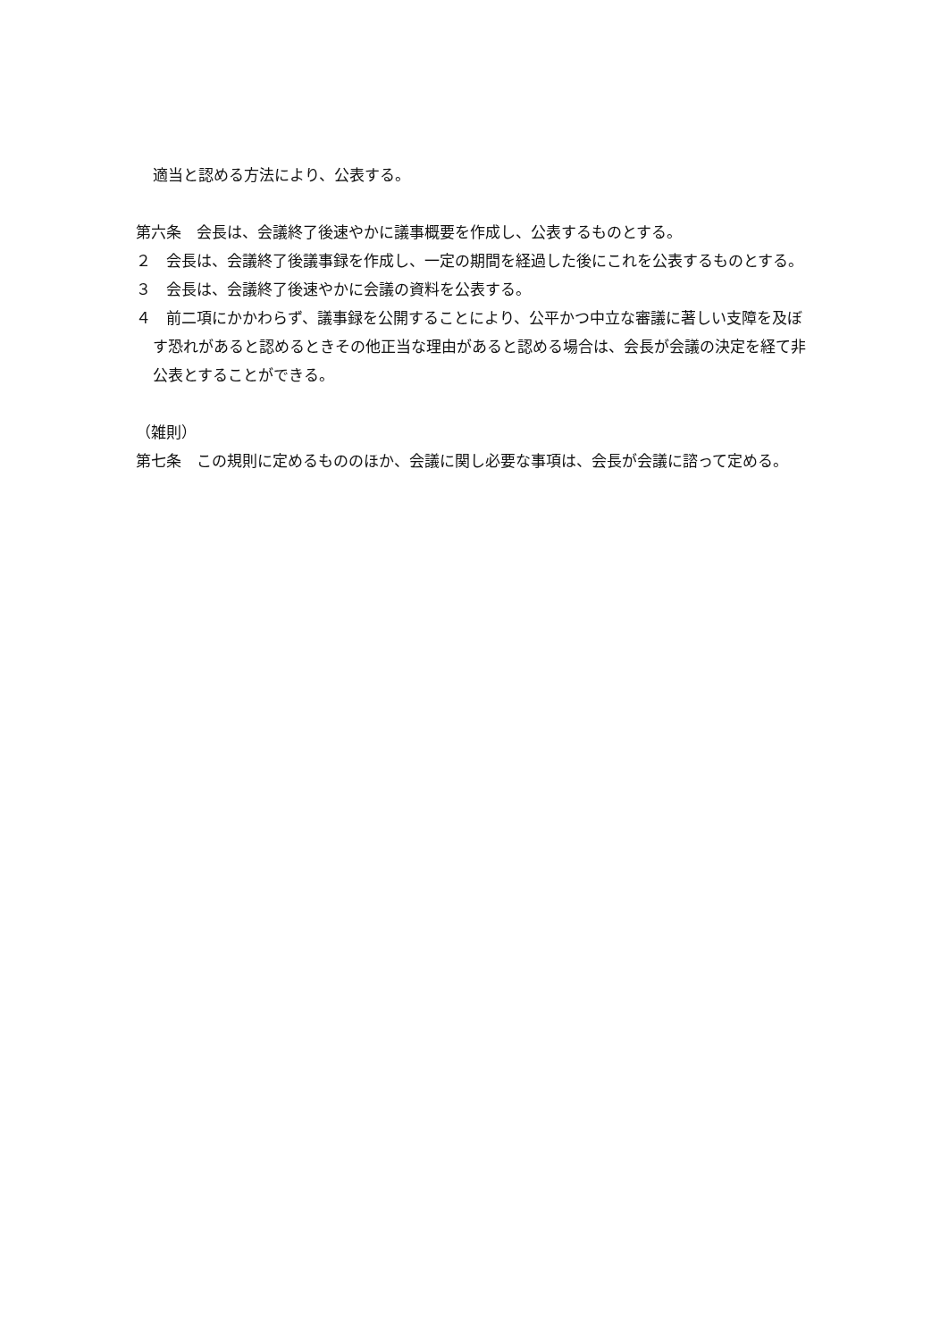適当と認める方法により、公表する。
第六条　会長は、会議終了後速やかに議事概要を作成し、公表するものとする。
２　会長は、会議終了後議事録を作成し、一定の期間を経過した後にこれを公表するものとする。
３　会長は、会議終了後速やかに会議の資料を公表する。
４　前二項にかかわらず、議事録を公開することにより、公平かつ中立な審議に著しい支障を及ぼす恐れがあると認めるときその他正当な理由があると認める場合は、会長が会議の決定を経て非公表とすることができる。
（雑則）
第七条　この規則に定めるもののほか、会議に関し必要な事項は、会長が会議に諮って定める。